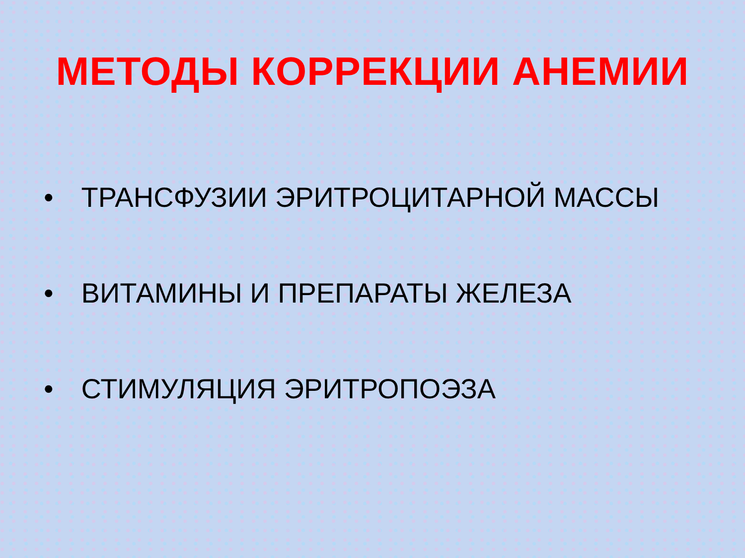МЕТОДЫ КОРРЕКЦИИ АНЕМИИ
• ТРАНСФУЗИИ ЭРИТРОЦИТАРНОЙ МАССЫ
• ВИТАМИНЫ И ПРЕПАРАТЫ ЖЕЛЕЗА
• СТИМУЛЯЦИЯ ЭРИТРОПОЭЗА